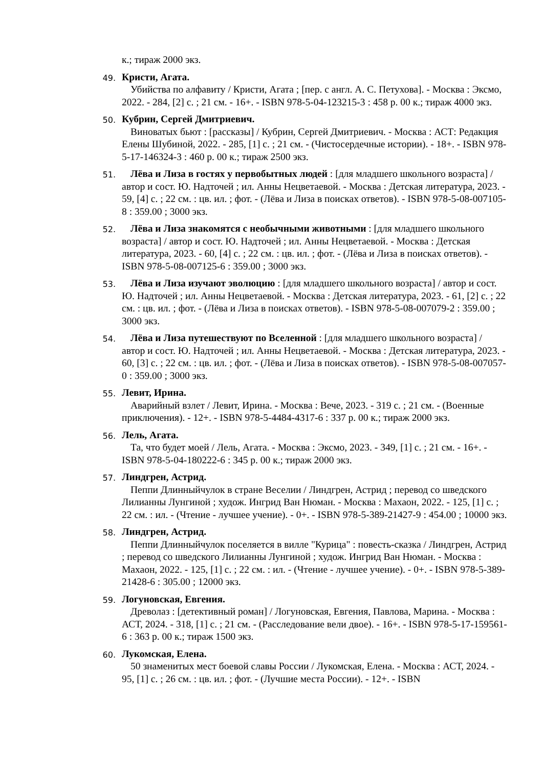к.; тираж 2000 экз.
49.
Кристи, Агата.
Убийства по алфавиту / Кристи, Агата ; [пер. с англ. А. С. Петухова]. - Москва : Эксмо, 2022. - 284, [2] с. ; 21 см. - 16+. - ISBN 978-5-04-123215-3 : 458 р. 00 к.; тираж 4000 экз.
50.
Кубрин, Сергей Дмитриевич.
Виноватых бьют : [рассказы] / Кубрин, Сергей Дмитриевич. - Москва : АСТ: Редакция Елены Шубиной, 2022. - 285, [1] с. ; 21 см. - (Чистосердечные истории). - 18+. - ISBN 978-5-17-146324-3 : 460 р. 00 к.; тираж 2500 экз.
51.
Лёва и Лиза в гостях у первобытных людей : [для младшего школьного возраста] / автор и сост. Ю. Надточей ; ил. Анны Нецветаевой. - Москва : Детская литература, 2023. - 59, [4] с. ; 22 см. : цв. ил. ; фот. - (Лёва и Лиза в поисках ответов). - ISBN 978-5-08-007105-8 : 359.00 ; 3000 экз.
52.
Лёва и Лиза знакомятся с необычными животными : [для младшего школьного возраста] / автор и сост. Ю. Надточей ; ил. Анны Нецветаевой. - Москва : Детская литература, 2023. - 60, [4] с. ; 22 см. : цв. ил. ; фот. - (Лёва и Лиза в поисках ответов). - ISBN 978-5-08-007125-6 : 359.00 ; 3000 экз.
53.
Лёва и Лиза изучают эволюцию : [для младшего школьного возраста] / автор и сост. Ю. Надточей ; ил. Анны Нецветаевой. - Москва : Детская литература, 2023. - 61, [2] с. ; 22 см. : цв. ил. ; фот. - (Лёва и Лиза в поисках ответов). - ISBN 978-5-08-007079-2 : 359.00 ; 3000 экз.
54.
Лёва и Лиза путешествуют по Вселенной : [для младшего школьного возраста] / автор и сост. Ю. Надточей ; ил. Анны Нецветаевой. - Москва : Детская литература, 2023. - 60, [3] с. ; 22 см. : цв. ил. ; фот. - (Лёва и Лиза в поисках ответов). - ISBN 978-5-08-007057-0 : 359.00 ; 3000 экз.
55.
Левит, Ирина.
Аварийный взлет / Левит, Ирина. - Москва : Вече, 2023. - 319 с. ; 21 см. - (Военные приключения). - 12+. - ISBN 978-5-4484-4317-6 : 337 р. 00 к.; тираж 2000 экз.
56.
Лель, Агата.
Та, что будет моей / Лель, Агата. - Москва : Эксмо, 2023. - 349, [1] с. ; 21 см. - 16+. - ISBN 978-5-04-180222-6 : 345 р. 00 к.; тираж 2000 экз.
57.
Линдгрен, Астрид.
Пеппи Длинныйчулок в стране Веселии / Линдгрен, Астрид ; перевод со шведского Лилианны Лунгиной ; худож. Ингрид Ван Нюман. - Москва : Махаон, 2022. - 125, [1] с. ; 22 см. : ил. - (Чтение - лучшее учение). - 0+. - ISBN 978-5-389-21427-9 : 454.00 ; 10000 экз.
58.
Линдгрен, Астрид.
Пеппи Длинныйчулок поселяется в вилле "Курица" : повесть-сказка / Линдгрен, Астрид ; перевод со шведского Лилианны Лунгиной ; худож. Ингрид Ван Нюман. - Москва : Махаон, 2022. - 125, [1] с. ; 22 см. : ил. - (Чтение - лучшее учение). - 0+. - ISBN 978-5-389-21428-6 : 305.00 ; 12000 экз.
59.
Логуновская, Евгения.
Древолаз : [детективный роман] / Логуновская, Евгения, Павлова, Марина. - Москва : АСТ, 2024. - 318, [1] с. ; 21 см. - (Расследование вели двое). - 16+. - ISBN 978-5-17-159561-6 : 363 р. 00 к.; тираж 1500 экз.
60.
Лукомская, Елена.
50 знаменитых мест боевой славы России / Лукомская, Елена. - Москва : АСТ, 2024. - 95, [1] с. ; 26 см. : цв. ил. ; фот. - (Лучшие места России). - 12+. - ISBN